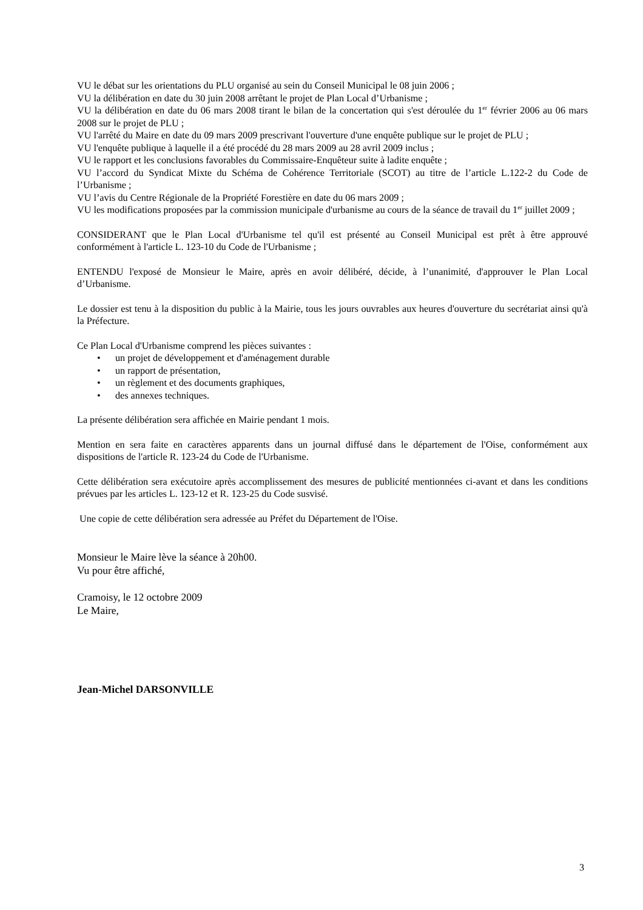VU le débat sur les orientations du PLU organisé au sein du Conseil Municipal le 08 juin 2006 ;
VU la délibération en date du 30 juin 2008 arrêtant le projet de Plan Local d’Urbanisme ;
VU la délibération en date du 06 mars 2008 tirant le bilan de la concertation qui s'est déroulée du 1<sup>er</sup> février 2006 au 06 mars 2008 sur le projet de PLU ;
VU l'arrêté du Maire en date du 09 mars 2009 prescrivant l'ouverture d'une enquête publique sur le projet de PLU ;
VU l'enquête publique à laquelle il a été procédé du 28 mars 2009 au 28 avril 2009 inclus ;
VU le rapport et les conclusions favorables du Commissaire-Enquêteur suite à ladite enquête ;
VU l’accord du Syndicat Mixte du Schéma de Cohérence Territoriale (SCOT) au titre de l’article L.122-2 du Code de l’Urbanisme ;
VU l’avis du Centre Régionale de la Propriété Forestière en date du 06 mars 2009 ;
VU les modifications proposées par la commission municipale d'urbanisme au cours de la séance de travail du 1<sup>er</sup> juillet 2009 ;
CONSIDERANT que le Plan Local d'Urbanisme tel qu'il est présenté au Conseil Municipal est prêt à être approuvé conformément à l'article L. 123-10 du Code de l'Urbanisme ;
ENTENDU l'exposé de Monsieur le Maire, après en avoir délibéré, décide, à l’unanimité, d'approuver le Plan Local d’Urbanisme.
Le dossier est tenu à la disposition du public à la Mairie, tous les jours ouvrables aux heures d'ouverture du secrétariat ainsi qu'à la Préfecture.
Ce Plan Local d'Urbanisme comprend les pièces suivantes :
• un projet de développement et d'aménagement durable
• un rapport de présentation,
• un règlement et des documents graphiques,
• des annexes techniques.
La présente délibération sera affichée en Mairie pendant 1 mois.
Mention en sera faite en caractères apparents dans un journal diffusé dans le département de l'Oise, conformément aux dispositions de l'article R. 123-24 du Code de l'Urbanisme.
Cette délibération sera exécutoire après accomplissement des mesures de publicité mentionnées ci-avant et dans les conditions prévues par les articles L. 123-12 et R. 123-25 du Code susvisé.
Une copie de cette délibération sera adressée au Préfet du Département de l'Oise.
Monsieur le Maire lève la séance à 20h00.
Vu pour être affiché,
Cramoisy, le 12 octobre 2009
Le Maire,
Jean-Michel DARSONVILLE
3